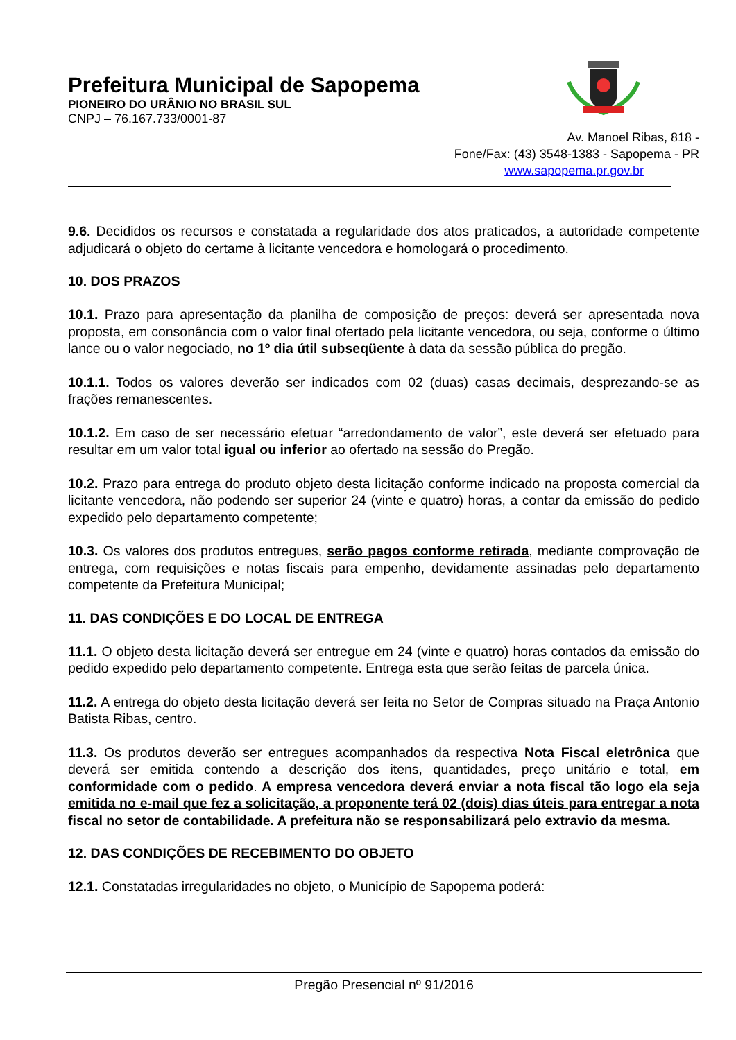Prefeitura Municipal de Sapopema
PIONEIRO DO URÂNIO NO BRASIL SUL
CNPJ – 76.167.733/0001-87
Av. Manoel Ribas, 818 -
Fone/Fax: (43) 3548-1383 - Sapopema - PR
www.sapopema.pr.gov.br
9.6. Decididos os recursos e constatada a regularidade dos atos praticados, a autoridade competente adjudicará o objeto do certame à licitante vencedora e homologará o procedimento.
10. DOS PRAZOS
10.1. Prazo para apresentação da planilha de composição de preços: deverá ser apresentada nova proposta, em consonância com o valor final ofertado pela licitante vencedora, ou seja, conforme o último lance ou o valor negociado, no 1º dia útil subseqüente à data da sessão pública do pregão.
10.1.1. Todos os valores deverão ser indicados com 02 (duas) casas decimais, desprezando-se as frações remanescentes.
10.1.2. Em caso de ser necessário efetuar “arredondamento de valor”, este deverá ser efetuado para resultar em um valor total igual ou inferior ao ofertado na sessão do Pregão.
10.2. Prazo para entrega do produto objeto desta licitação conforme indicado na proposta comercial da licitante vencedora, não podendo ser superior 24 (vinte e quatro) horas, a contar da emissão do pedido expedido pelo departamento competente;
10.3. Os valores dos produtos entregues, serão pagos conforme retirada, mediante comprovação de entrega, com requisições e notas fiscais para empenho, devidamente assinadas pelo departamento competente da Prefeitura Municipal;
11. DAS CONDIÇÕES E DO LOCAL DE ENTREGA
11.1. O objeto desta licitação deverá ser entregue em 24 (vinte e quatro) horas contados da emissão do pedido expedido pelo departamento competente. Entrega esta que serão feitas de parcela única.
11.2. A entrega do objeto desta licitação deverá ser feita no Setor de Compras situado na Praça Antonio Batista Ribas, centro.
11.3. Os produtos deverão ser entregues acompanhados da respectiva Nota Fiscal eletrônica que deverá ser emitida contendo a descrição dos itens, quantidades, preço unitário e total, em conformidade com o pedido. A empresa vencedora deverá enviar a nota fiscal tão logo ela seja emitida no e-mail que fez a solicitação, a proponente terá 02 (dois) dias úteis para entregar a nota fiscal no setor de contabilidade. A prefeitura não se responsabilizará pelo extravio da mesma.
12. DAS CONDIÇÕES DE RECEBIMENTO DO OBJETO
12.1. Constatadas irregularidades no objeto, o Município de Sapopema poderá:
Pregão Presencial nº 91/2016